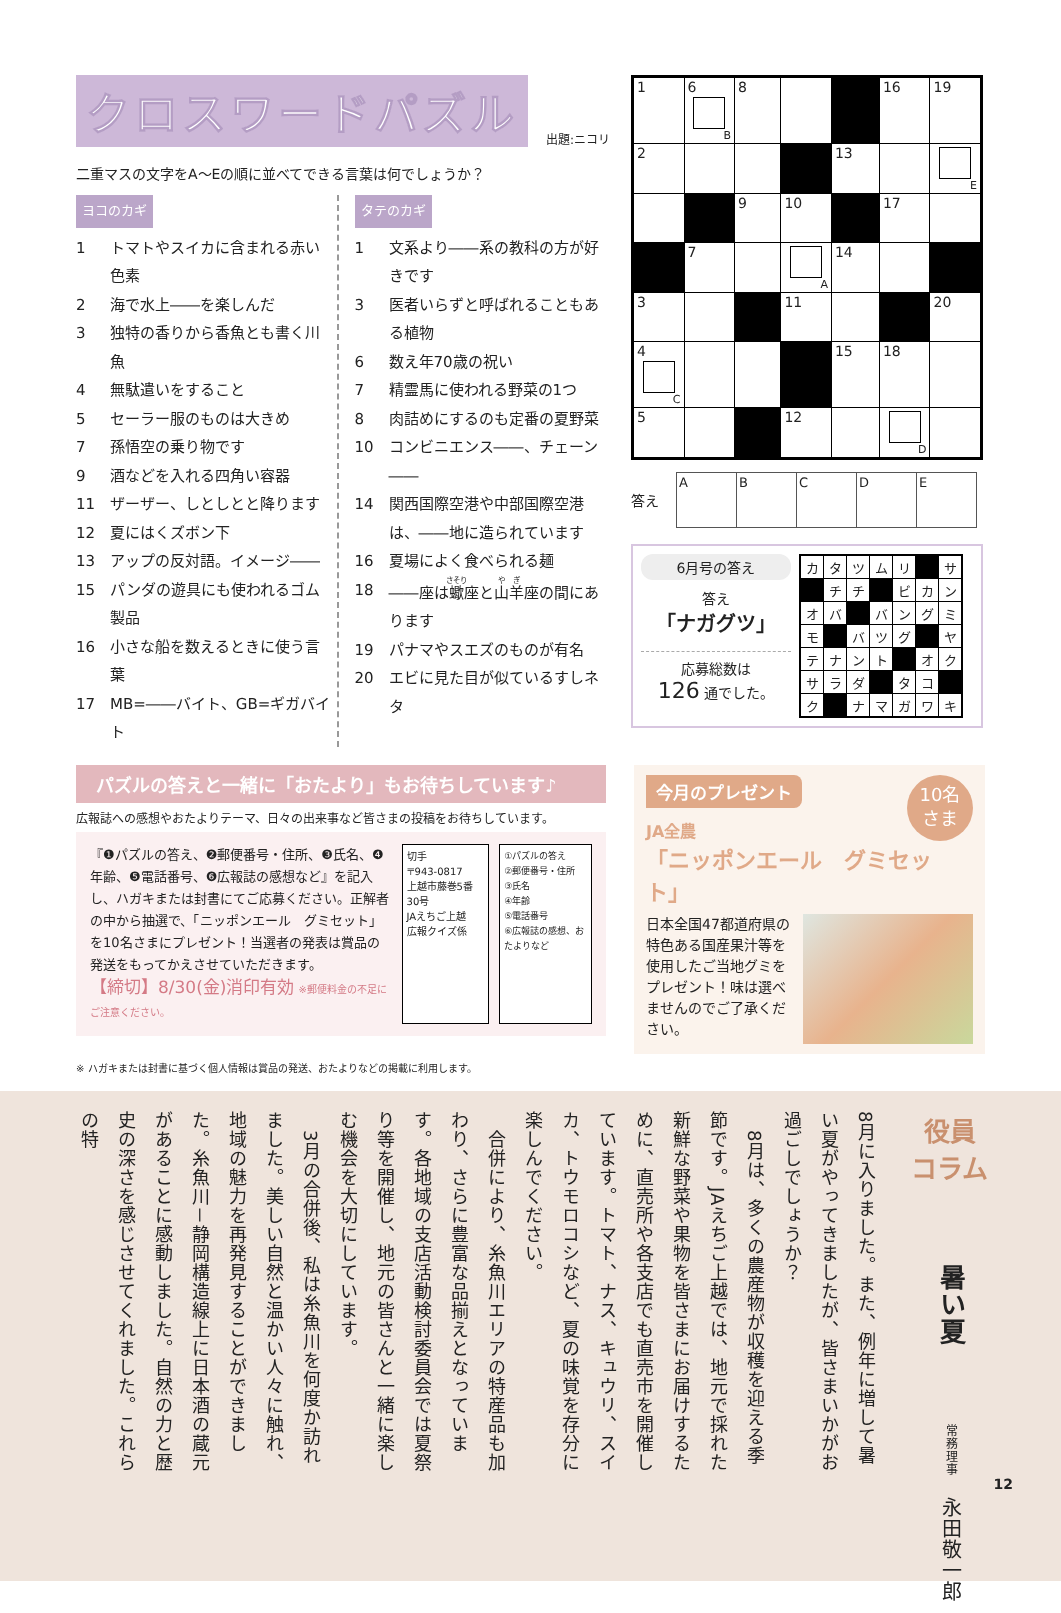クロスワードパズル
出題:ニコリ
二重マスの文字をA～Eの順に並べてできる言葉は何でしょうか？
ヨコのカギ
1 トマトやスイカに含まれる赤い色素
2 海で水上――を楽しんだ
3 独特の香りから香魚とも書く川魚
4 無駄遣いをすること
5 セーラー服のものは大きめ
7 孫悟空の乗り物です
9 酒などを入れる四角い容器
11 ザーザー、しとしとと降ります
12 夏にはくズボン下
13 アップの反対語。イメージ――
15 パンダの遊具にも使われるゴム製品
16 小さな船を数えるときに使う言葉
17 MB=――バイト、GB=ギガバイト
タテのカギ
1 文系より――系の教科の方が好きです
3 医者いらずと呼ばれることもある植物
6 数え年70歳の祝い
7 精霊馬に使われる野菜の1つ
8 肉詰めにするのも定番の夏野菜
10 コンビニエンス――、チェーン――
14 関西国際空港や中部国際空港は、――地に造られています
16 夏場によく食べられる麺
18 ――座は蠍座と山羊座の間にあります
19 パナマやスエズのものが有名
20 エビに見た目が似ているすしネタ
| 1 | 6 B | 8 | | | 16 | 19 |
| 2 | | | | 13 | | E |
| | | 9 | 10 | | 17 | |
| | 7 | | A | 14 | | |
| 3 | | | 11 | | | 20 |
| 4 C | | | | 15 | 18 | |
| 5 | | | 12 | | D | |
答え
| A | B | C | D | E |
6月号の答え
答え
「ナガグツ」
応募総数は
126 通でした。
| カ | タ | ツ | ム | リ | | サ |
| | チ | チ | | ビ | カ | ン |
| オ | バ | | バ | ン | グ | ミ |
| モ | | バ | ツ | グ | | ヤ |
| テ | ナ | ン | ト | | オ | ク |
| サ | ラ | ダ | | タ | コ | |
| ク | | ナ | マ | ガ | ワ | キ |
パズルの答えと一緒に「おたより」もお待ちしています♪
広報誌への感想やおたよりテーマ、日々の出来事など皆さまの投稿をお待ちしています。
『❶パズルの答え、❷郵便番号・住所、❸氏名、❹年齢、❺電話番号、❻広報誌の感想など』を記入し、ハガキまたは封書にてご応募ください。正解者の中から抽選で、「ニッポンエール　グミセット」を10名さまにプレゼント！当選者の発表は賞品の発送をもってかえさせていただきます。
【締切】8/30(金)消印有効 ※郵便料金の不足にご注意ください。
切手
〒943-0817
上越市藤巻5番30号
JAえちご上越
広報クイズ係
①パズルの答え
②郵便番号・住所
③氏名
④年齢
⑤電話番号
⑥広報誌の感想、おたよりなど
10名
さま
今月のプレゼント
JA全農
「ニッポンエール　グミセット」
日本全国47都道府県の特色ある国産果汁等を使用したご当地グミをプレゼント！味は選べませんのでご了承ください。
※ ハガキまたは封書に基づく個人情報は賞品の発送、おたよりなどの掲載に利用します。
役員
コラム
暑い夏
常務理事　永田敬一郎
8月に入りました。また、例年に増して暑い夏がやってきましたが、皆さまいかがお過ごしでしょうか？
　8月は、多くの農産物が収穫を迎える季節です。JAえちご上越では、地元で採れた新鮮な野菜や果物を皆さまにお届けするために、直売所や各支店でも直売市を開催しています。トマト、ナス、キュウリ、スイカ、トウモロコシなど、夏の味覚を存分に楽しんでください。
　合併により、糸魚川エリアの特産品も加わり、さらに豊富な品揃えとなっています。各地域の支店活動検討委員会では夏祭り等を開催し、地元の皆さんと一緒に楽しむ機会を大切にしています。
　3月の合併後、私は糸魚川を何度か訪れました。美しい自然と温かい人々に触れ、地域の魅力を再発見することができました。糸魚川－静岡構造線上に日本酒の蔵元があることに感動しました。自然の力と歴史の深さを感じさせてくれました。これらの特
12